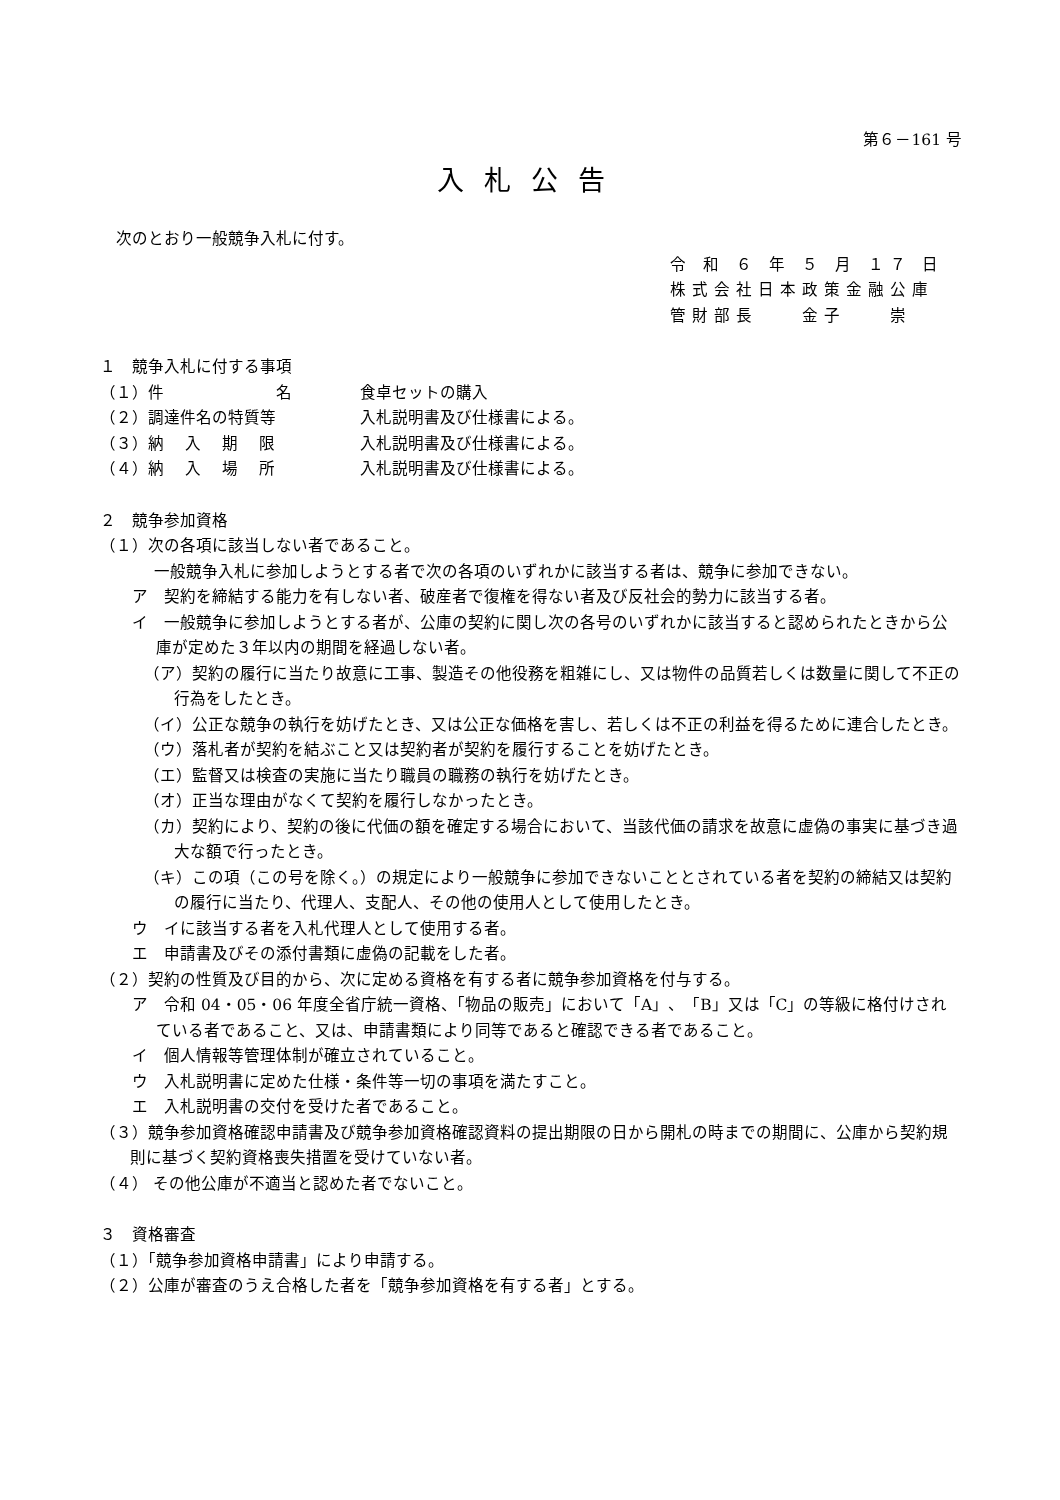第６－161 号
入札公告
次のとおり一般競争入札に付す。
令 和 ６ 年 ５ 月 １７ 日
株式会社日本政策金融公庫
管財部長　　金子　　崇
１　競争入札に付する事項
（１）件　　　　　　　名 食卓セットの購入
（２）調達件名の特質等 入札説明書及び仕様書による。
（３）納　 入　 期　 限 入札説明書及び仕様書による。
（４）納　 入　 場　 所 入札説明書及び仕様書による。
２　競争参加資格
（１）次の各項に該当しない者であること。
一般競争入札に参加しようとする者で次の各項のいずれかに該当する者は、競争に参加できない。
ア　契約を締結する能力を有しない者、破産者で復権を得ない者及び反社会的勢力に該当する者。
イ　一般競争に参加しようとする者が、公庫の契約に関し次の各号のいずれかに該当すると認められたときから公庫が定めた３年以内の期間を経過しない者。
（ア）契約の履行に当たり故意に工事、製造その他役務を粗雑にし、又は物件の品質若しくは数量に関して不正の行為をしたとき。
（イ）公正な競争の執行を妨げたとき、又は公正な価格を害し、若しくは不正の利益を得るために連合したとき。
（ウ）落札者が契約を結ぶこと又は契約者が契約を履行することを妨げたとき。
（エ）監督又は検査の実施に当たり職員の職務の執行を妨げたとき。
（オ）正当な理由がなくて契約を履行しなかったとき。
（カ）契約により、契約の後に代価の額を確定する場合において、当該代価の請求を故意に虚偽の事実に基づき過大な額で行ったとき。
（キ）この項（この号を除く。）の規定により一般競争に参加できないこととされている者を契約の締結又は契約の履行に当たり、代理人、支配人、その他の使用人として使用したとき。
ウ　イに該当する者を入札代理人として使用する者。
エ　申請書及びその添付書類に虚偽の記載をした者。
（２）契約の性質及び目的から、次に定める資格を有する者に競争参加資格を付与する。
ア　令和 04・05・06 年度全省庁統一資格、「物品の販売」において「A」、「B」又は「C」の等級に格付けされている者であること、又は、申請書類により同等であると確認できる者であること。
イ　個人情報等管理体制が確立されていること。
ウ　入札説明書に定めた仕様・条件等一切の事項を満たすこと。
エ　入札説明書の交付を受けた者であること。
（３）競争参加資格確認申請書及び競争参加資格確認資料の提出期限の日から開札の時までの期間に、公庫から契約規則に基づく契約資格喪失措置を受けていない者。
（４） その他公庫が不適当と認めた者でないこと。
３　資格審査
（１）「競争参加資格申請書」により申請する。
（２）公庫が審査のうえ合格した者を「競争参加資格を有する者」とする。